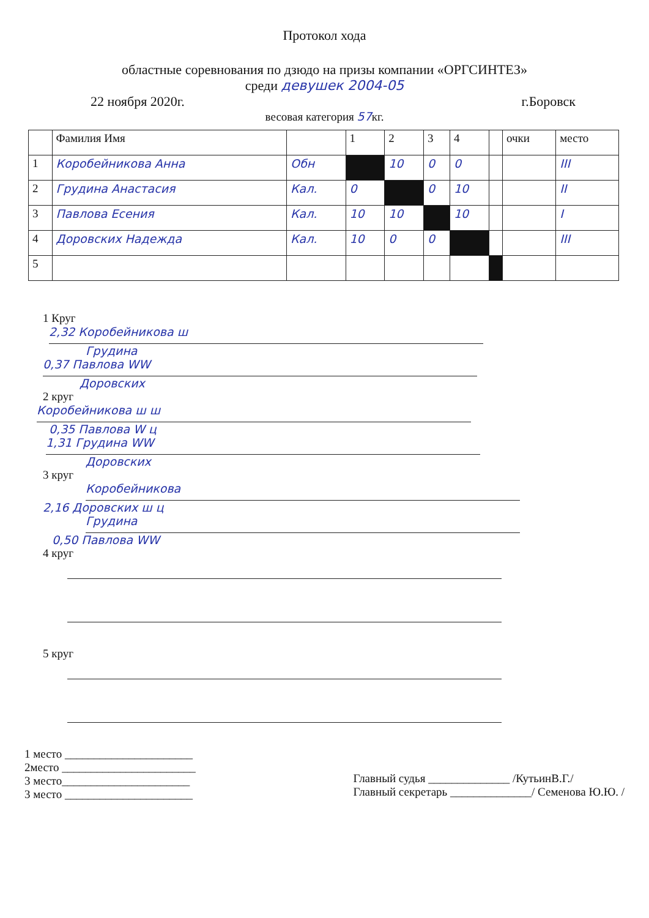Протокол хода
областные соревнования по дзюдо на призы компании «ОРГСИНТЕЗ»
среди девушек 2004-05
22 ноября 2020г. г.Боровск
весовая категория 57кг.
| | Фамилия Имя | | 1 | 2 | 3 | 4 | | очки | место |
| --- | --- | --- | --- | --- | --- | --- | --- | --- | --- |
| 1 | Коробейникова Анна | Обн | | 10 | 0 | 0 | | | III |
| 2 | Грудина Анастасия | Кал. | 0 | | 0 | 10 | | | II |
| 3 | Павлова Есения | Кал. | 10 | 10 | | 10 | | | I |
| 4 | Доровских Надежда | Кал. | 10 | 0 | 0 | | | | III |
| 5 | | | | | | | | | |
1 Круг
2,32 Коробейникова ш
Грудина
0,37 Павлова WW
Доровских
2 круг
Коробейникова ш ш
0,35 Павлова W ц
1,31 Грудина WW
Доровских
3 круг
Коробейникова
2,16 Доровских ш ц
Грудина
0,50 Павлова WW
4 круг
5 круг
1 место ______________________
2место _______________________
3 место______________________
3 место ______________________
Главный судья ______________ /КутьинВ.Г./
Главный секретарь ______________/ Семенова Ю.Ю. /